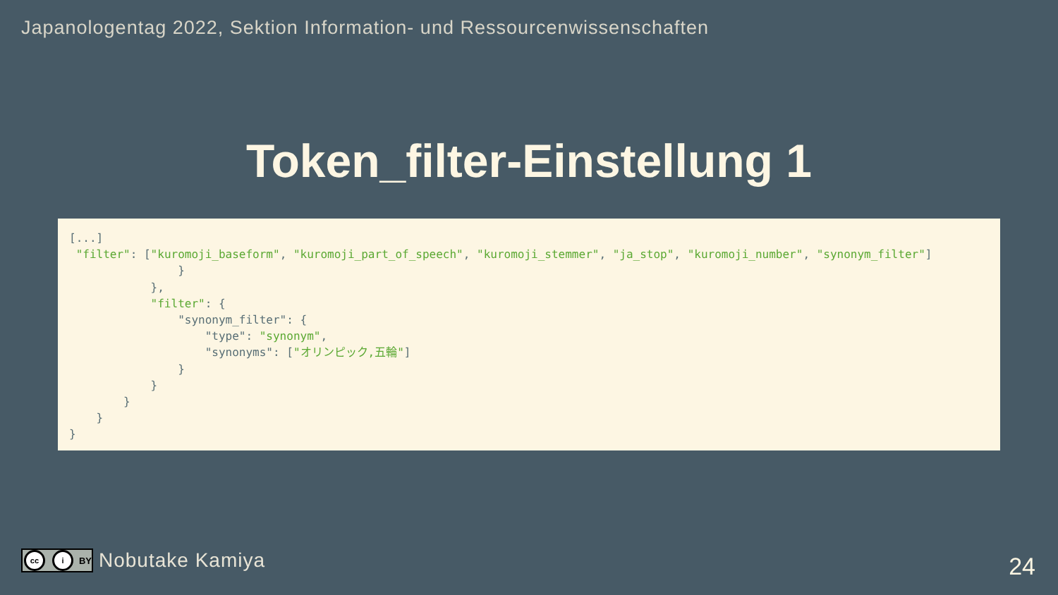Japanologentag 2022, Sektion Information- und Ressourcenwissenschaften
Token_filter-Einstellung 1
[...]
 "filter": ["kuromoji_baseform", "kuromoji_part_of_speech", "kuromoji_stemmer", "ja_stop", "kuromoji_number", "synonym_filter"]
                }
            },
            "filter": {
                "synonym_filter": {
                    "type": "synonym",
                    "synonyms": ["オリンピック,五輪"]
                }
            }
        }
    }
}
cc i BY
Nobutake Kamiya
24